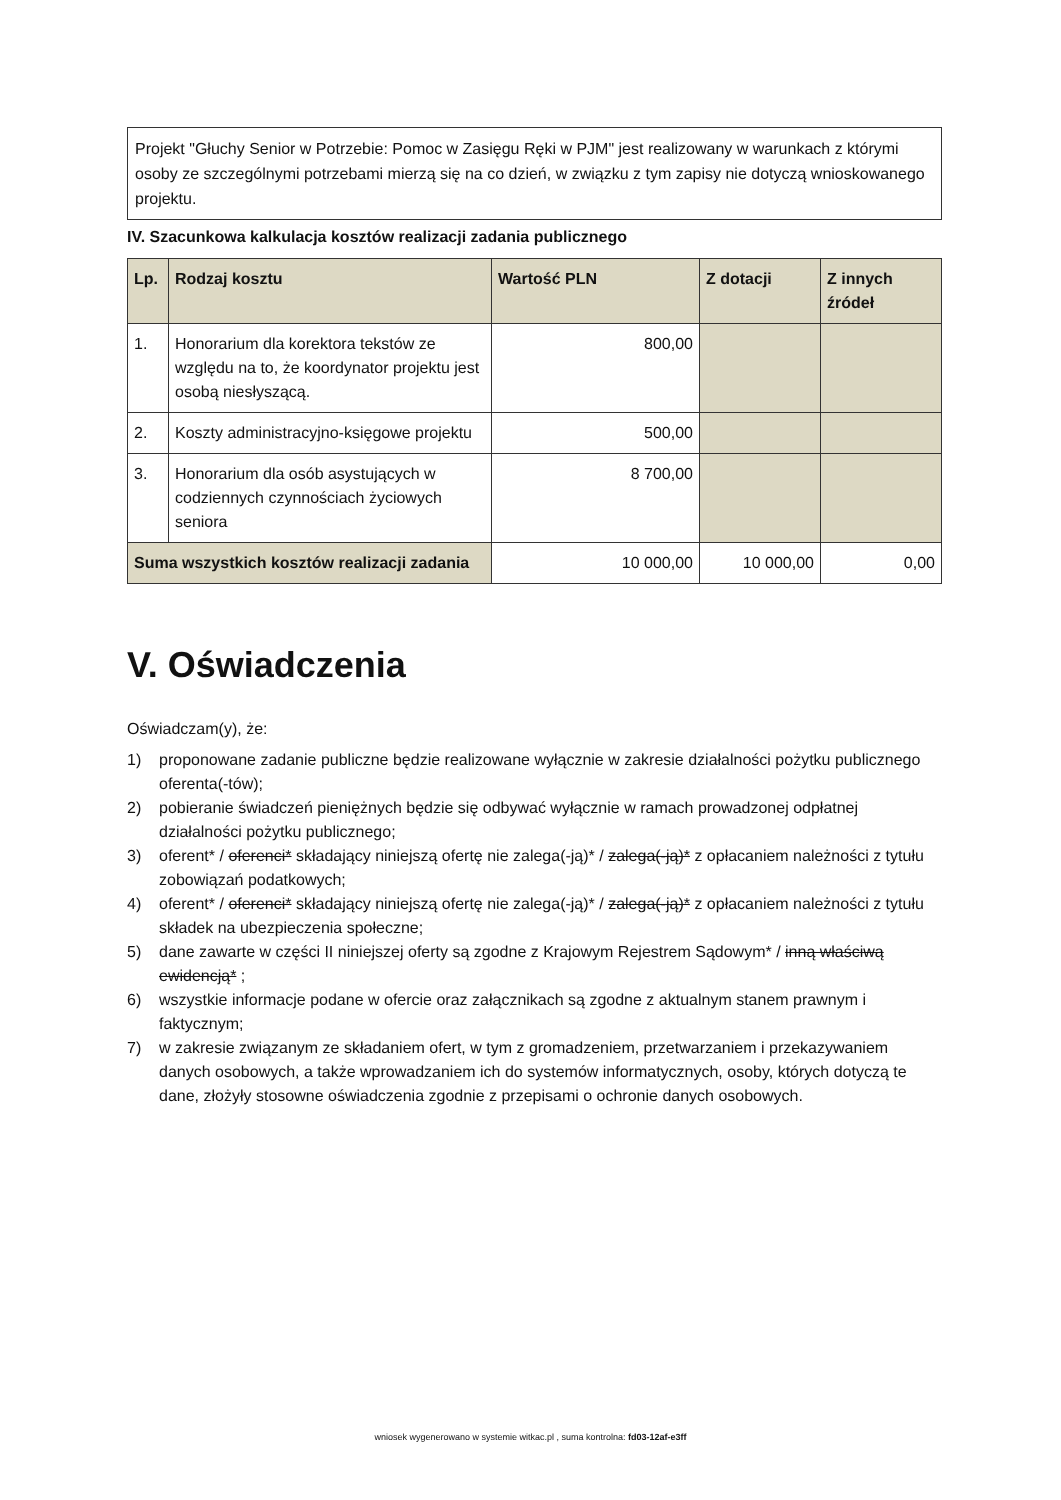Projekt "Głuchy Senior w Potrzebie: Pomoc w Zasięgu Ręki w PJM" jest realizowany w warunkach z którymi osoby ze szczególnymi potrzebami mierzą się na co dzień, w związku z tym zapisy nie dotyczą wnioskowanego projektu.
IV. Szacunkowa kalkulacja kosztów realizacji zadania publicznego
| Lp. | Rodzaj kosztu | Wartość PLN | Z dotacji | Z innych źródeł |
| --- | --- | --- | --- | --- |
| 1. | Honorarium dla korektora tekstów ze względu na to, że koordynator projektu jest osobą niesłyszącą. | 800,00 | | |
| 2. | Koszty administracyjno-księgowe projektu | 500,00 | | |
| 3. | Honorarium dla osób asystujących w codziennych czynnościach życiowych seniora | 8 700,00 | | |
| Suma wszystkich kosztów realizacji zadania | | 10 000,00 | 10 000,00 | 0,00 |
V. Oświadczenia
Oświadczam(y), że:
1) proponowane zadanie publiczne będzie realizowane wyłącznie w zakresie działalności pożytku publicznego oferenta(-tów);
2) pobieranie świadczeń pieniężnych będzie się odbywać wyłącznie w ramach prowadzonej odpłatnej działalności pożytku publicznego;
3) oferent* / oferenci* składający niniejszą ofertę nie zalega(-ją)* / zalega(-ją)* z opłacaniem należności z tytułu zobowiązań podatkowych;
4) oferent* / oferenci* składający niniejszą ofertę nie zalega(-ją)* / zalega(-ją)* z opłacaniem należności z tytułu składek na ubezpieczenia społeczne;
5) dane zawarte w części II niniejszej oferty są zgodne z Krajowym Rejestrem Sądowym* / inną właściwą ewidencją* ;
6) wszystkie informacje podane w ofercie oraz załącznikach są zgodne z aktualnym stanem prawnym i faktycznym;
7) w zakresie związanym ze składaniem ofert, w tym z gromadzeniem, przetwarzaniem i przekazywaniem danych osobowych, a także wprowadzaniem ich do systemów informatycznych, osoby, których dotyczą te dane, złożyły stosowne oświadczenia zgodnie z przepisami o ochronie danych osobowych.
wniosek wygenerowano w systemie witkac.pl , suma kontrolna: fd03-12af-e3ff